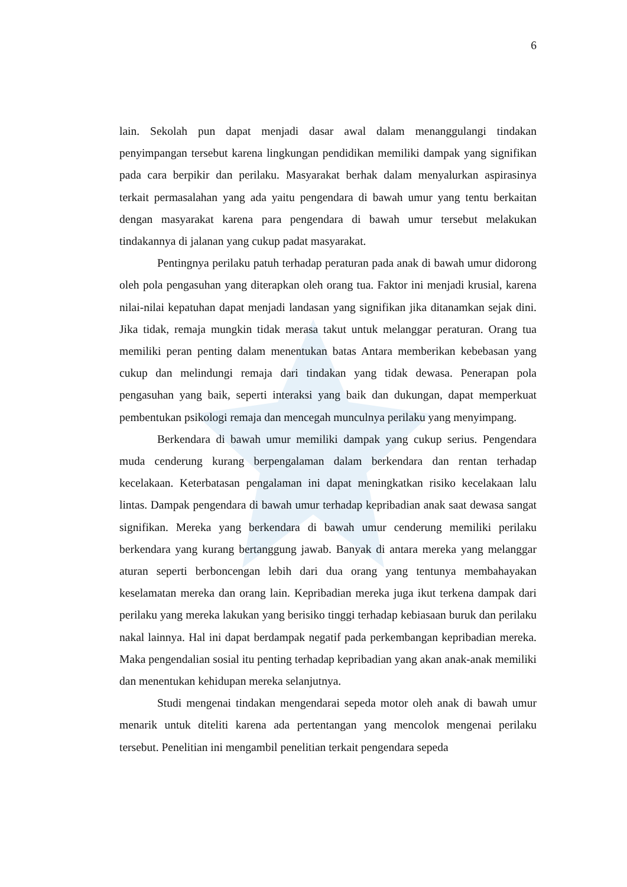6
lain. Sekolah pun dapat menjadi dasar awal dalam menanggulangi tindakan penyimpangan tersebut karena lingkungan pendidikan memiliki dampak yang signifikan pada cara berpikir dan perilaku. Masyarakat berhak dalam menyalurkan aspirasinya terkait permasalahan yang ada yaitu pengendara di bawah umur yang tentu berkaitan dengan masyarakat karena para pengendara di bawah umur tersebut melakukan tindakannya di jalanan yang cukup padat masyarakat.
Pentingnya perilaku patuh terhadap peraturan pada anak di bawah umur didorong oleh pola pengasuhan yang diterapkan oleh orang tua. Faktor ini menjadi krusial, karena nilai-nilai kepatuhan dapat menjadi landasan yang signifikan jika ditanamkan sejak dini. Jika tidak, remaja mungkin tidak merasa takut untuk melanggar peraturan. Orang tua memiliki peran penting dalam menentukan batas Antara memberikan kebebasan yang cukup dan melindungi remaja dari tindakan yang tidak dewasa. Penerapan pola pengasuhan yang baik, seperti interaksi yang baik dan dukungan, dapat memperkuat pembentukan psikologi remaja dan mencegah munculnya perilaku yang menyimpang.
Berkendara di bawah umur memiliki dampak yang cukup serius. Pengendara muda cenderung kurang berpengalaman dalam berkendara dan rentan terhadap kecelakaan. Keterbatasan pengalaman ini dapat meningkatkan risiko kecelakaan lalu lintas. Dampak pengendara di bawah umur terhadap kepribadian anak saat dewasa sangat signifikan. Mereka yang berkendara di bawah umur cenderung memiliki perilaku berkendara yang kurang bertanggung jawab. Banyak di antara mereka yang melanggar aturan seperti berboncengan lebih dari dua orang yang tentunya membahayakan keselamatan mereka dan orang lain. Kepribadian mereka juga ikut terkena dampak dari perilaku yang mereka lakukan yang berisiko tinggi terhadap kebiasaan buruk dan perilaku nakal lainnya. Hal ini dapat berdampak negatif pada perkembangan kepribadian mereka. Maka pengendalian sosial itu penting terhadap kepribadian yang akan anak-anak memiliki dan menentukan kehidupan mereka selanjutnya.
Studi mengenai tindakan mengendarai sepeda motor oleh anak di bawah umur menarik untuk diteliti karena ada pertentangan yang mencolok mengenai perilaku tersebut. Penelitian ini mengambil penelitian terkait pengendara sepeda